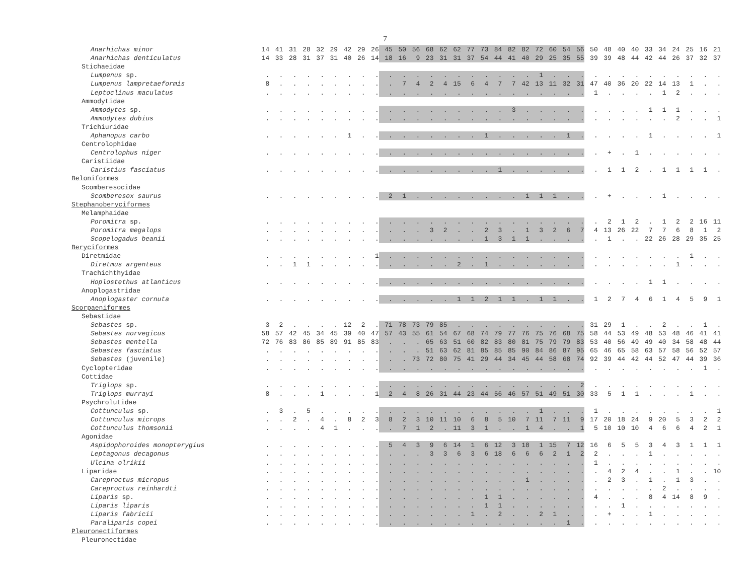7
| Anarhichas minor | 14 | 41 | 31 | 28 | 32 | 29 | 42 | 29 | 26 | 45 | 50 | 56 | 68 | 62 | 62 | 77 | 73 | 84 | 82 | 82 | 72 | 60 | 54 | 56 | 50 | 48 | 40 | 40 | 33 | 34 | 24 | 25 | 16 | 21 |
| Anarhichas denticulatus | 14 | 33 | 28 | 31 | 37 | 31 | 40 | 26 | 14 | 18 | 16 | 9 | 23 | 31 | 31 | 37 | 54 | 44 | 41 | 40 | 29 | 25 | 35 | 55 | 39 | 39 | 48 | 44 | 42 | 44 | 26 | 37 | 32 | 37 |
| Stichaeidae | | | | | | | | | | | | | | | | | | | | | | | | | | | | | | | | | | |
| Lumpenus sp. | . | . | . | . | . | . | . | . | . | . | . | . | . | . | . | . | . | . | . | . | 1 | . | . | . | . | . | . | . | . | . | . | . | . | . |
| Lumpenus lampretaeformis | 8 | . | . | . | . | . | . | . | . | . | 7 | 4 | 2 | 4 | 15 | 6 | 4 | 7 | 7 | 42 | 13 | 11 | 32 | 31 | 47 | 40 | 36 | 20 | 22 | 14 | 13 | 1 | . | . |
| Leptoclinus maculatus | . | . | . | . | . | . | . | . | . | . | . | . | . | . | . | . | . | . | . | . | . | . | . | . | 1 | . | . | . | . | 1 | 2 | . | . | . |
| Ammodytidae | | | | | | | | | | | | | | | | | | | | | | | | | | | | | | | | | | |
| Ammodytes sp. | . | . | . | . | . | . | . | . | . | . | . | . | . | . | . | . | . | . | 3 | . | . | . | . | . | . | . | . | . | 1 | 1 | 1 | . | . | . |
| Ammodytes dubius | . | . | . | . | . | . | . | . | . | . | . | . | . | . | . | . | . | . | . | . | . | . | . | . | . | . | . | . | . | . | 2 | . | . | 1 |
| Trichiuridae | | | | | | | | | | | | | | | | | | | | | | | | | | | | | | | | | | |
| Aphanopus carbo | . | . | . | . | . | . | 1 | . | . | . | . | . | . | . | . | . | 1 | . | . | . | . | . | 1 | . | . | . | . | . | 1 | . | . | . | . | 1 |
| Centrolophidae | | | | | | | | | | | | | | | | | | | | | | | | | | | | | | | | | | |
| Centrolophus niger | . | . | . | . | . | . | . | . | . | . | . | . | . | . | . | . | . | . | . | . | . | . | . | . | . | + | . | 1 | . | . | . | . | . | . |
| Caristiidae | | | | | | | | | | | | | | | | | | | | | | | | | | | | | | | | | | |
| Caristius fasciatus | . | . | . | . | . | . | . | . | . | . | . | . | . | . | . | . | . | 1 | . | . | . | . | . | . | . | 1 | 1 | 2 | . | 1 | 1 | 1 | 1 | . |
| Beloniformes | | | | | | | | | | | | | | | | | | | | | | | | | | | | | | | | | | |
| Scomberesocidae | | | | | | | | | | | | | | | | | | | | | | | | | | | | | | | | | | |
| Scomberesox saurus | . | . | . | . | . | . | . | . | . | 2 | 1 | . | . | . | . | . | . | . | . | 1 | 1 | 1 | . | . | . | + | . | . | . | 1 | . | . | . | . |
| Stephanoberyciformes | | | | | | | | | | | | | | | | | | | | | | | | | | | | | | | | | | |
| Melamphaidae | | | | | | | | | | | | | | | | | | | | | | | | | | | | | | | | | | |
| Poromitra sp. | . | . | . | . | . | . | . | . | . | . | . | . | . | . | . | . | . | . | . | . | . | . | . | . | . | 2 | 1 | 2 | . | 1 | 2 | 2 | 16 | 11 |
| Poromitra megalops | . | . | . | . | . | . | . | . | . | . | . | . | 3 | 2 | . | . | 2 | 3 | . | 1 | 3 | 2 | 6 | 7 | 4 | 13 | 26 | 22 | 7 | 7 | 6 | 8 | 1 | 2 |
| Scopelogadus beanii | . | . | . | . | . | . | . | . | . | . | . | . | . | . | . | . | 1 | 3 | 1 | 1 | . | . | . | . | . | 1 | . | . | 22 | 26 | 28 | 29 | 35 | 25 |
| Beryciformes | | | | | | | | | | | | | | | | | | | | | | | | | | | | | | | | | | |
| Diretmidae | . | . | . | . | . | . | . | . | 1 | . | . | . | . | . | . | . | . | . | . | . | . | . | . | . | . | . | . | . | . | . | . | 1 | . | . |
| Diretmus argenteus | . | . | 1 | 1 | . | . | . | . | . | . | . | . | . | . | 2 | . | 1 | . | . | . | . | . | . | . | . | . | . | . | . | . | 1 | . | . | . |
| Trachichthyidae | | | | | | | | | | | | | | | | | | | | | | | | | | | | | | | | | | |
| Hoplostethus atlanticus | . | . | . | . | . | . | . | . | . | . | . | . | . | . | . | . | . | . | . | . | . | . | . | . | . | . | . | . | 1 | 1 | . | . | . | . |
| Anoplogastridae | | | | | | | | | | | | | | | | | | | | | | | | | | | | | | | | | | |
| Anoplogaster cornuta | . | . | . | . | . | . | . | . | . | . | . | . | . | . | 1 | 1 | 2 | 1 | 1 | . | 1 | 1 | . | . | 1 | 2 | 7 | 4 | 6 | 1 | 4 | 5 | 9 | 1 |
| Scorpaeniformes | | | | | | | | | | | | | | | | | | | | | | | | | | | | | | | | | | |
| Sebastidae | | | | | | | | | | | | | | | | | | | | | | | | | | | | | | | | | | |
| Sebastes sp. | 3 | 2 | . | . | . | . | 12 | 2 | . | 71 | 78 | 73 | 79 | 85 | . | . | . | . | . | . | . | . | . | . | 31 | 29 | 1 | . | . | 2 | . | . | 1 | . |
| Sebastes norvegicus | 58 | 57 | 42 | 45 | 34 | 45 | 39 | 40 | 47 | 57 | 43 | 55 | 61 | 54 | 67 | 68 | 74 | 79 | 77 | 76 | 75 | 76 | 68 | 75 | 58 | 44 | 53 | 49 | 48 | 53 | 48 | 46 | 41 | 41 |
| Sebastes mentella | 72 | 76 | 83 | 86 | 85 | 89 | 91 | 85 | 83 | . | . | . | 65 | 63 | 51 | 60 | 82 | 83 | 80 | 81 | 75 | 79 | 79 | 83 | 53 | 40 | 56 | 49 | 49 | 40 | 34 | 58 | 48 | 44 |
| Sebastes fasciatus | . | . | . | . | . | . | . | . | . | . | . | . | 51 | 63 | 62 | 81 | 85 | 85 | 85 | 90 | 84 | 86 | 87 | 95 | 65 | 46 | 65 | 58 | 63 | 57 | 58 | 56 | 52 | 57 |
| Sebastes (juvenile) | . | . | . | . | . | . | . | . | . | . | . | 73 | 72 | 80 | 75 | 41 | 29 | 44 | 34 | 45 | 44 | 58 | 68 | 74 | 92 | 39 | 44 | 42 | 44 | 52 | 47 | 44 | 39 | 36 |
| Cyclopteridae | . | . | . | . | . | . | . | . | . | . | . | . | . | . | . | . | . | . | . | . | . | . | . | . | . | . | . | . | . | . | . | . | 1 | . |
| Cottidae | | | | | | | | | | | | | | | | | | | | | | | | | | | | | | | | | | |
| Triglops sp. | . | . | . | . | . | . | . | . | . | . | . | . | . | . | . | . | . | . | . | . | . | . | . | 2 | . | . | . | . | . | . | . | . | . | . |
| Triglops murrayi | 8 | . | . | . | 1 | . | . | . | 1 | 2 | 4 | 8 | 26 | 31 | 44 | 23 | 44 | 56 | 46 | 57 | 51 | 49 | 51 | 30 | 33 | 5 | 1 | 1 | . | . | . | 1 | . | . |
| Psychrolutidae | | | | | | | | | | | | | | | | | | | | | | | | | | | | | | | | | | |
| Cottunculus sp. | . | 3 | . | 5 | . | . | . | . | . | . | . | . | . | . | . | . | . | . | . | . | 1 | . | . | . | 1 | . | . | . | . | . | . | . | . | 1 |
| Cottunculus microps | . | . | 2 | . | 4 | . | 8 | 2 | 3 | 8 | 2 | 3 | 10 | 11 | 10 | 6 | 8 | 5 | 10 | 7 | 11 | 7 | 11 | 9 | 17 | 20 | 18 | 24 | 9 | 20 | 5 | 3 | 2 | 2 |
| Cottunculus thomsonii | . | . | . | . | 4 | 1 | . | . | . | . | 7 | 1 | 2 | . | 11 | 3 | 1 | . | . | 1 | 4 | . | . | 1 | 5 | 10 | 10 | 10 | 4 | 6 | 6 | 4 | 2 | 1 |
| Agonidae | | | | | | | | | | | | | | | | | | | | | | | | | | | | | | | | | | |
| Aspidophoroides monopterygius | . | . | . | . | . | . | . | . | . | 5 | 4 | 3 | 9 | 6 | 14 | 1 | 6 | 12 | 3 | 18 | 1 | 15 | 7 | 12 | 16 | 6 | 5 | 5 | 3 | 4 | 3 | 1 | 1 | 1 |
| Leptagonus decagonus | . | . | . | . | . | . | . | . | . | . | . | . | 3 | 3 | 6 | 3 | 6 | 18 | 6 | 6 | 6 | 2 | 1 | 2 | 2 | . | . | . | 1 | . | . | . | . | . |
| Ulcina olrikii | . | . | . | . | . | . | . | . | . | . | . | . | . | . | . | . | . | . | . | . | . | . | . | . | 1 | . | . | . | . | . | . | . | . | . |
| Liparidae | . | . | . | . | . | . | . | . | . | . | . | . | . | . | . | . | . | . | . | . | . | . | . | . | . | 4 | 2 | 4 | . | . | 1 | . | . | 10 |
| Careproctus micropus | . | . | . | . | . | . | . | . | . | . | . | . | . | . | . | . | . | . | . | 1 | . | . | . | . | . | 2 | 3 | . | 1 | . | 1 | 3 | . | . |
| Careproctus reinhardti | . | . | . | . | . | . | . | . | . | . | . | . | . | . | . | . | . | . | . | . | . | . | . | . | . | . | . | . | . | 2 | . | . | . | . |
| Liparis sp. | . | . | . | . | . | . | . | . | . | . | . | . | . | . | . | . | 1 | 1 | . | . | . | . | . | . | 4 | . | . | . | 8 | 4 | 14 | 8 | 9 | . |
| Liparis liparis | . | . | . | . | . | . | . | . | . | . | . | . | . | . | . | . | 1 | 1 | . | . | . | . | . | . | . | . | 1 | . | . | . | . | . | . | . |
| Liparis fabricii | . | . | . | . | . | . | . | . | . | . | . | . | . | . | . | 1 | . | 2 | . | . | 2 | 1 | . | . | . | + | . | . | 1 | . | . | . | . | . |
| Paraliparis copei | . | . | . | . | . | . | . | . | . | . | . | . | . | . | . | . | . | . | . | . | . | . | 1 | . | . | . | . | . | . | . | . | . | . | . |
| Pleuronectiformes | | | | | | | | | | | | | | | | | | | | | | | | | | | | | | | | | | |
| Pleuronectidae | | | | | | | | | | | | | | | | | | | | | | | | | | | | | | | | | | |